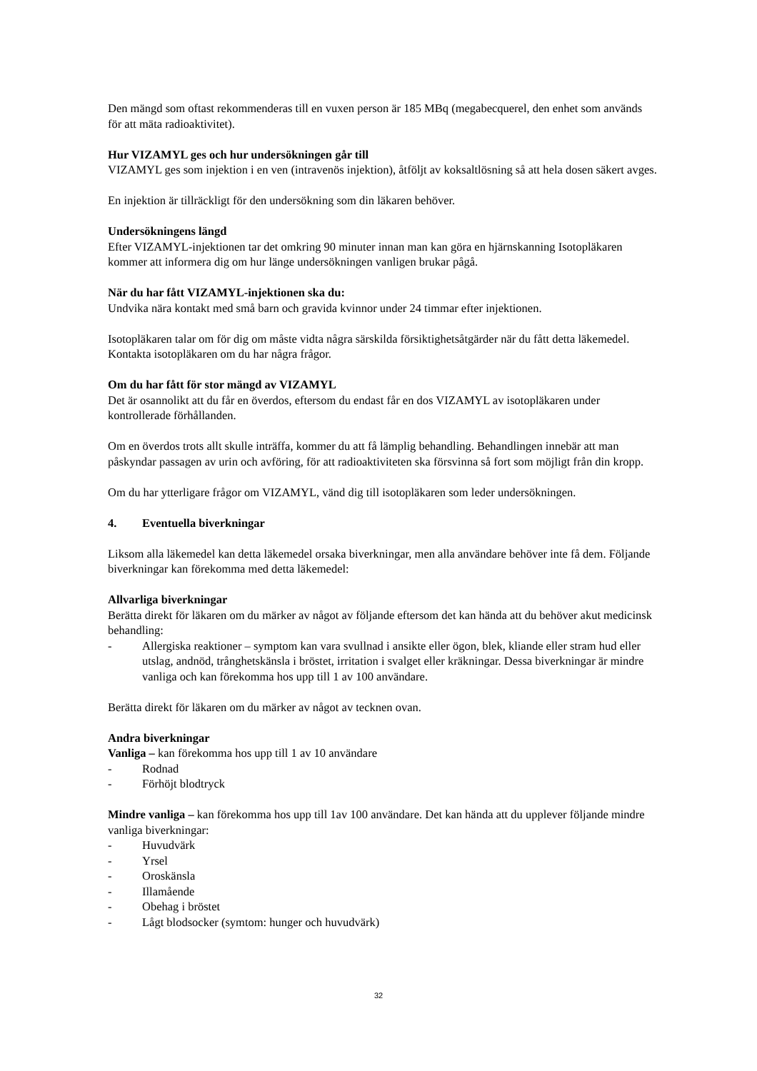Den mängd som oftast rekommenderas till en vuxen person är 185 MBq (megabecquerel, den enhet som används för att mäta radioaktivitet).
Hur VIZAMYL ges och hur undersökningen går till
VIZAMYL ges som injektion i en ven (intravenös injektion), åtföljt av koksaltlösning så att hela dosen säkert avges.
En injektion är tillräckligt för den undersökning som din läkaren behöver.
Undersökningens längd
Efter VIZAMYL-injektionen tar det omkring 90 minuter innan man kan göra en hjärnskanning Isotopläkaren kommer att informera dig om hur länge undersökningen vanligen brukar pågå.
När du har fått VIZAMYL-injektionen ska du:
Undvika nära kontakt med små barn och gravida kvinnor under 24 timmar efter injektionen.
Isotopläkaren talar om för dig om måste vidta några särskilda försiktighetsåtgärder när du fått detta läkemedel. Kontakta isotopläkaren om du har några frågor.
Om du har fått för stor mängd av VIZAMYL
Det är osannolikt att du får en överdos, eftersom du endast får en dos VIZAMYL av isotopläkaren under kontrollerade förhållanden.
Om en överdos trots allt skulle inträffa, kommer du att få lämplig behandling. Behandlingen innebär att man påskyndar passagen av urin och avföring, för att radioaktiviteten ska försvinna så fort som möjligt från din kropp.
Om du har ytterligare frågor om VIZAMYL, vänd dig till isotopläkaren som leder undersökningen.
4. Eventuella biverkningar
Liksom alla läkemedel kan detta läkemedel orsaka biverkningar, men alla användare behöver inte få dem. Följande biverkningar kan förekomma med detta läkemedel:
Allvarliga biverkningar
Berätta direkt för läkaren om du märker av något av följande eftersom det kan hända att du behöver akut medicinsk behandling:
- Allergiska reaktioner – symptom kan vara svullnad i ansikte eller ögon, blek, kliande eller stram hud eller utslag, andnöd, trånghetskänsla i bröstet, irritation i svalget eller kräkningar. Dessa biverkningar är mindre vanliga och kan förekomma hos upp till 1 av 100 användare.
Berätta direkt för läkaren om du märker av något av tecknen ovan.
Andra biverkningar
Vanliga – kan förekomma hos upp till 1 av 10 användare
- Rodnad
- Förhöjt blodtryck
Mindre vanliga – kan förekomma hos upp till 1av 100 användare. Det kan hända att du upplever följande mindre vanliga biverkningar:
- Huvudvärk
- Yrsel
- Oroskänsla
- Illamående
- Obehag i bröstet
- Lågt blodsocker (symtom: hunger och huvudvärk)
32